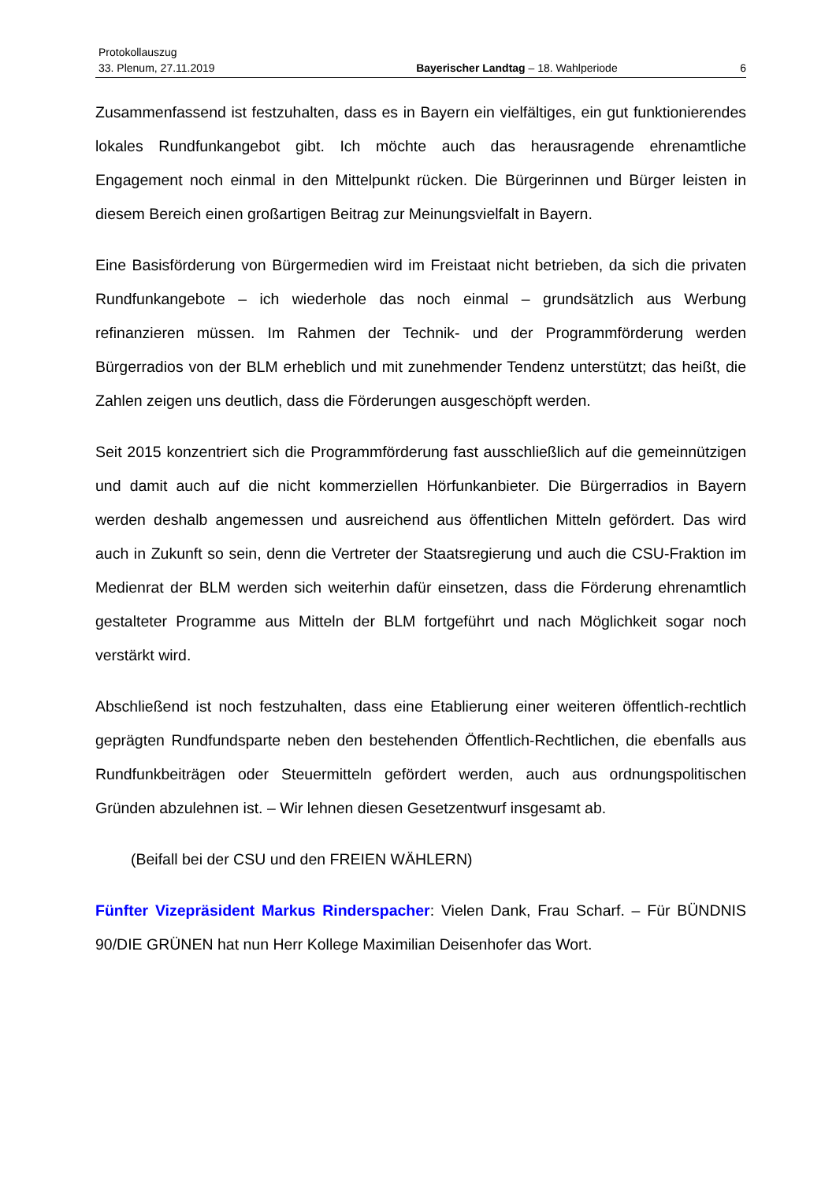Protokollauszug
33. Plenum, 27.11.2019 Bayerischer Landtag – 18. Wahlperiode 6
Zusammenfassend ist festzuhalten, dass es in Bayern ein vielfältiges, ein gut funktion­ierendes lokales Rundfunkangebot gibt. Ich möchte auch das herausragende ehren­amtliche Engagement noch einmal in den Mittelpunkt rücken. Die Bürgerinnen und Bürger leisten in diesem Bereich einen großartigen Beitrag zur Meinungsvielfalt in Bayern.
Eine Basisförderung von Bürgermedien wird im Freistaat nicht betrieben, da sich die privaten Rundfunkangebote – ich wiederhole das noch einmal – grundsätzlich aus Werbung refinanzieren müssen. Im Rahmen der Technik- und der Programmförderung werden Bürgerradios von der BLM erheblich und mit zunehmender Tendenz unter­stützt; das heißt, die Zahlen zeigen uns deutlich, dass die Förderungen ausgeschöpft werden.
Seit 2015 konzentriert sich die Programmförderung fast ausschließlich auf die gemein­nützigen und damit auch auf die nicht kommerziellen Hörfunkanbieter. Die Bürgerradi­os in Bayern werden deshalb angemessen und ausreichend aus öffentlichen Mitteln gefördert. Das wird auch in Zukunft so sein, denn die Vertreter der Staatsregierung und auch die CSU-Fraktion im Medienrat der BLM werden sich weiterhin dafür einset­zen, dass die Förderung ehrenamtlich gestalteter Programme aus Mitteln der BLM fortgeführt und nach Möglichkeit sogar noch verstärkt wird.
Abschließend ist noch festzuhalten, dass eine Etablierung einer weiteren öffentlich-rechtlich geprägten Rundfundsparte neben den bestehenden Öffentlich-Rechtlichen, die ebenfalls aus Rundfunkbeiträgen oder Steuermitteln gefördert werden, auch aus ordnungspolitischen Gründen abzulehnen ist. – Wir lehnen diesen Gesetzentwurf ins­gesamt ab.
(Beifall bei der CSU und den FREIEN WÄHLERN)
Fünfter Vizepräsident Markus Rinderspacher: Vielen Dank, Frau Scharf. – Für BÜNDNIS 90/DIE GRÜNEN hat nun Herr Kollege Maximilian Deisenhofer das Wort.